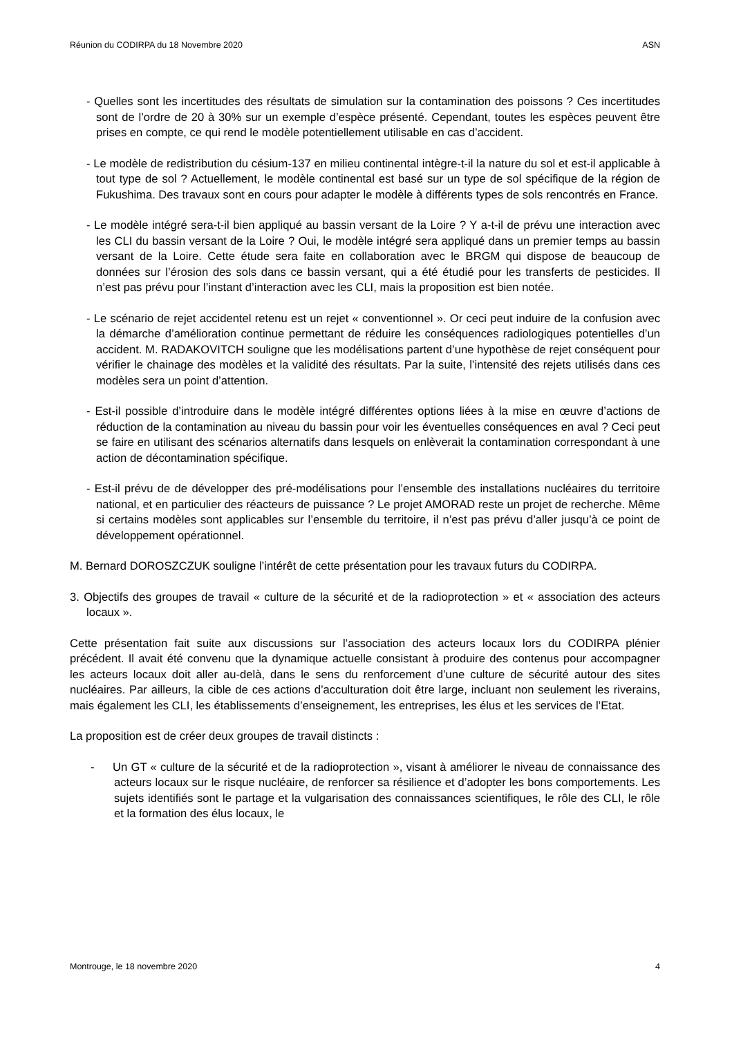Réunion du CODIRPA du 18 Novembre 2020 ASN
- Quelles sont les incertitudes des résultats de simulation sur la contamination des poissons ? Ces incertitudes sont de l’ordre de 20 à 30% sur un exemple d’espèce présenté. Cependant, toutes les espèces peuvent être prises en compte, ce qui rend le modèle potentiellement utilisable en cas d’accident.
- Le modèle de redistribution du césium-137 en milieu continental intègre-t-il la nature du sol et est-il applicable à tout type de sol ? Actuellement, le modèle continental est basé sur un type de sol spécifique de la région de Fukushima. Des travaux sont en cours pour adapter le modèle à différents types de sols rencontrés en France.
- Le modèle intégré sera-t-il bien appliqué au bassin versant de la Loire ? Y a-t-il de prévu une interaction avec les CLI du bassin versant de la Loire ? Oui, le modèle intégré sera appliqué dans un premier temps au bassin versant de la Loire. Cette étude sera faite en collaboration avec le BRGM qui dispose de beaucoup de données sur l’érosion des sols dans ce bassin versant, qui a été étudié pour les transferts de pesticides. Il n’est pas prévu pour l’instant d’interaction avec les CLI, mais la proposition est bien notée.
- Le scénario de rejet accidentel retenu est un rejet « conventionnel ». Or ceci peut induire de la confusion avec la démarche d’amélioration continue permettant de réduire les conséquences radiologiques potentielles d’un accident. M. RADAKOVITCH souligne que les modélisations partent d’une hypothèse de rejet conséquent pour vérifier le chainage des modèles et la validité des résultats. Par la suite, l’intensité des rejets utilisés dans ces modèles sera un point d’attention.
- Est-il possible d’introduire dans le modèle intégré différentes options liées à la mise en œuvre d’actions de réduction de la contamination au niveau du bassin pour voir les éventuelles conséquences en aval ? Ceci peut se faire en utilisant des scénarios alternatifs dans lesquels on enlèverait la contamination correspondant à une action de décontamination spécifique.
- Est-il prévu de de développer des pré-modélisations pour l’ensemble des installations nucléaires du territoire national, et en particulier des réacteurs de puissance ? Le projet AMORAD reste un projet de recherche. Même si certains modèles sont applicables sur l’ensemble du territoire, il n’est pas prévu d’aller jusqu’à ce point de développement opérationnel.
M. Bernard DOROSZCZUK souligne l’intérêt de cette présentation pour les travaux futurs du CODIRPA.
3. Objectifs des groupes de travail « culture de la sécurité et de la radioprotection » et « association des acteurs locaux ».
Cette présentation fait suite aux discussions sur l’association des acteurs locaux lors du CODIRPA plénier précédent. Il avait été convenu que la dynamique actuelle consistant à produire des contenus pour accompagner les acteurs locaux doit aller au-delà, dans le sens du renforcement d’une culture de sécurité autour des sites nucléaires. Par ailleurs, la cible de ces actions d’acculturation doit être large, incluant non seulement les riverains, mais également les CLI, les établissements d’enseignement, les entreprises, les élus et les services de l’Etat.
La proposition est de créer deux groupes de travail distincts :
- Un GT « culture de la sécurité et de la radioprotection », visant à améliorer le niveau de connaissance des acteurs locaux sur le risque nucléaire, de renforcer sa résilience et d’adopter les bons comportements. Les sujets identifiés sont le partage et la vulgarisation des connaissances scientifiques, le rôle des CLI, le rôle et la formation des élus locaux, le
Montrouge, le 18 novembre 2020 4